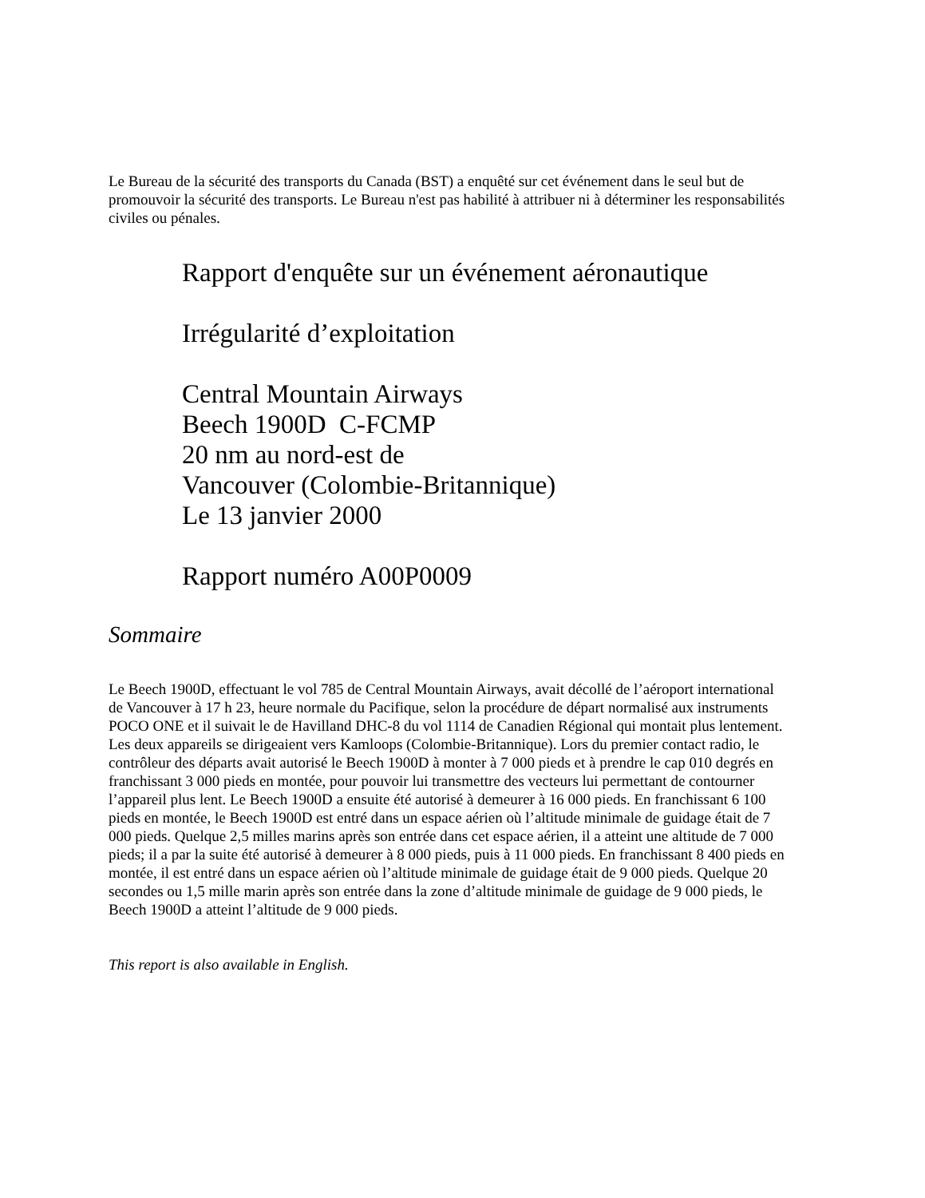Le Bureau de la sécurité des transports du Canada (BST) a enquêté sur cet événement dans le seul but de promouvoir la sécurité des transports. Le Bureau n'est pas habilité à attribuer ni à déterminer les responsabilités civiles ou pénales.
Rapport d'enquête sur un événement aéronautique
Irrégularité d’exploitation
Central Mountain Airways
Beech 1900D C-FCMP
20 nm au nord-est de
Vancouver (Colombie-Britannique)
Le 13 janvier 2000
Rapport numéro A00P0009
Sommaire
Le Beech 1900D, effectuant le vol 785 de Central Mountain Airways, avait décollé de l’aéroport international de Vancouver à 17 h 23, heure normale du Pacifique, selon la procédure de départ normalisé aux instruments POCO ONE et il suivait le de Havilland DHC-8 du vol 1114 de Canadien Régional qui montait plus lentement. Les deux appareils se dirigeaient vers Kamloops (Colombie-Britannique). Lors du premier contact radio, le contrôleur des départs avait autorisé le Beech 1900D à monter à 7 000 pieds et à prendre le cap 010 degrés en franchissant 3 000 pieds en montée, pour pouvoir lui transmettre des vecteurs lui permettant de contourner l’appareil plus lent. Le Beech 1900D a ensuite été autorisé à demeurer à 16 000 pieds. En franchissant 6 100 pieds en montée, le Beech 1900D est entré dans un espace aérien où l’altitude minimale de guidage était de 7 000 pieds. Quelque 2,5 milles marins après son entrée dans cet espace aérien, il a atteint une altitude de 7 000 pieds; il a par la suite été autorisé à demeurer à 8 000 pieds, puis à 11 000 pieds. En franchissant 8 400 pieds en montée, il est entré dans un espace aérien où l’altitude minimale de guidage était de 9 000 pieds. Quelque 20 secondes ou 1,5 mille marin après son entrée dans la zone d’altitude minimale de guidage de 9 000 pieds, le Beech 1900D a atteint l’altitude de 9 000 pieds.
This report is also available in English.